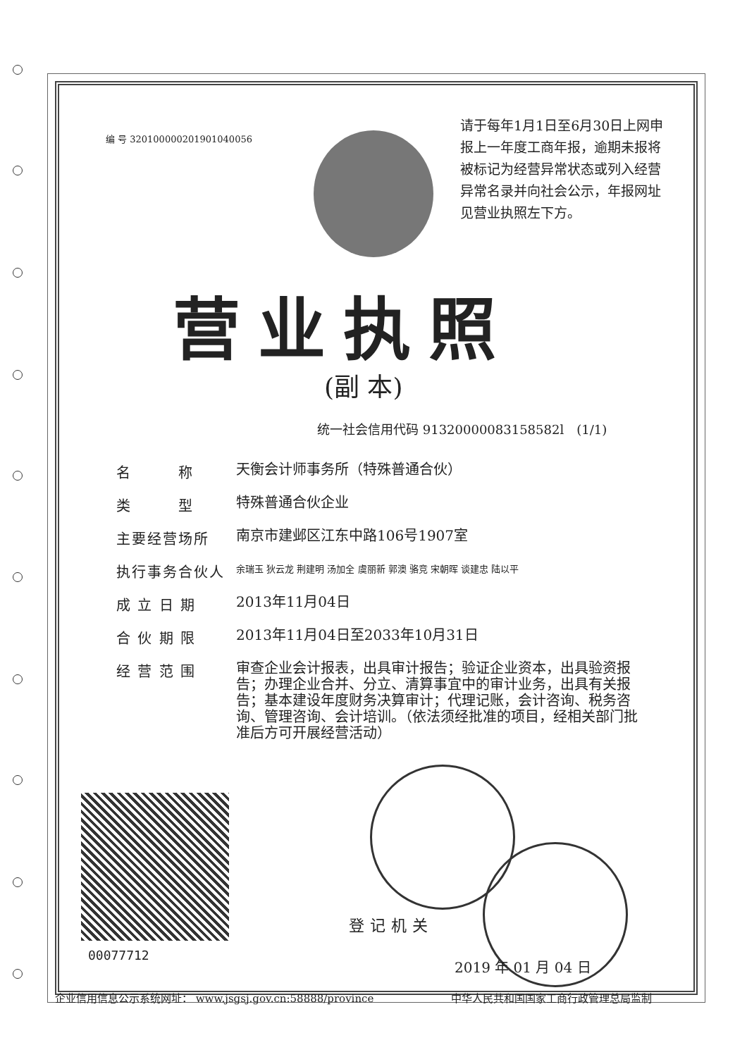编 号 320100000201901040056
请于每年1月1日至6月30日上网申报上一年度工商年报，逾期未报将被标记为经营异常状态或列入经营异常名录并向社会公示，年报网址见营业执照左下方。
营业执照
(副 本)
统一社会信用代码 91320000083158582l　(1/1)
名　　　称
天衡会计师事务所（特殊普通合伙）
类　　　型
特殊普通合伙企业
主要经营场所
南京市建邺区江东中路106号1907室
执行事务合伙人
余瑞玉 狄云龙 荆建明 汤加全 虞丽新 郭澳 骆竞 宋朝晖 谈建忠 陆以平
成 立 日 期
2013年11月04日
合 伙 期 限
2013年11月04日至2033年10月31日
经 营 范 围
审查企业会计报表，出具审计报告；验证企业资本，出具验资报告；办理企业合并、分立、清算事宜中的审计业务，出具有关报告；基本建设年度财务决算审计；代理记账，会计咨询、税务咨询、管理咨询、会计培训。（依法须经批准的项目，经相关部门批准后方可开展经营活动）
00077712
登记机关
2019 年 01 月 04 日
企业信用信息公示系统网址： www.jsgsj.gov.cn:58888/province
中华人民共和国国家工商行政管理总局监制